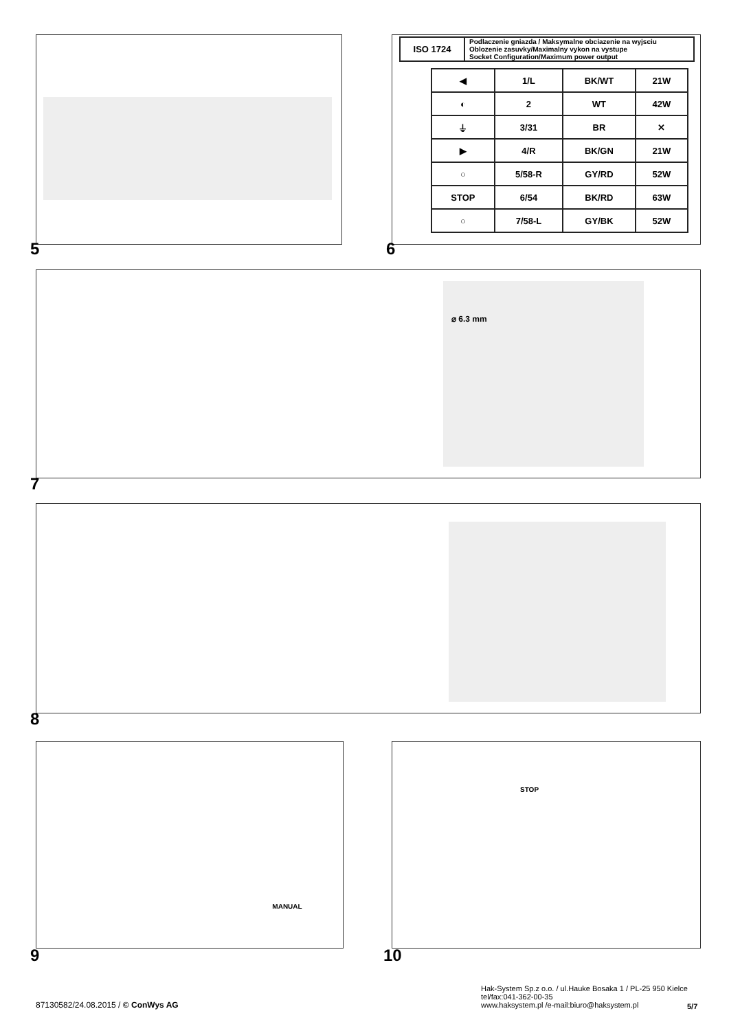5
| ISO 1724 | Podlaczenie gniazda / Maksymalne obciazenie na wyjsciu Oblozenie zasuvky/Maximalny vykon na vystupe Socket Configuration/Maximum power output |
| ◀ | 1/L | BK/WT | 21W |
| ◐ | 2 | WT | 42W |
| ⏚ | 3/31 | BR | ✕ |
| ▶ | 4/R | BK/GN | 21W |
| ○ | 5/58-R | GY/RD | 52W |
| STOP | 6/54 | BK/RD | 63W |
| ○ | 7/58-L | GY/BK | 52W |
6
⌀ 6.3 mm
7
8
MANUAL
9
STOP
10
87130582/24.08.2015 / © ConWys AG
Hak-System Sp.z o.o. / ul.Hauke Bosaka 1 / PL-25 950 Kielce
tel/fax:041-362-00-35
www.haksystem.pl /e-mail:biuro@haksystem.pl
5/7